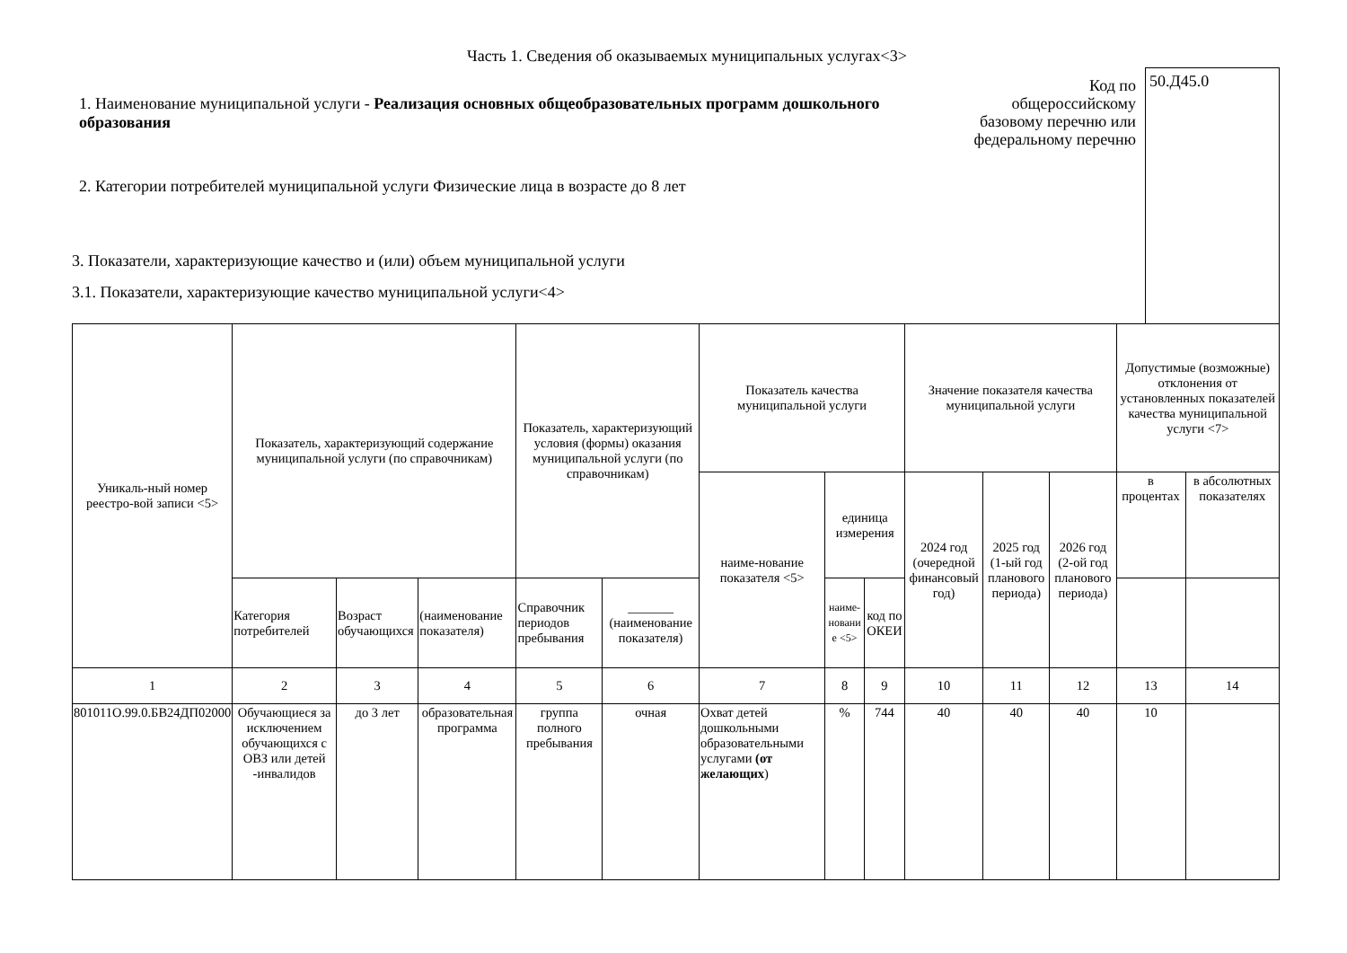Часть 1. Сведения об оказываемых муниципальных услугах<3>
1. Наименование муниципальной услуги - Реализация основных общеобразовательных программ дошкольного образования
2. Категории потребителей муниципальной услуги Физические лица в возрасте до 8 лет
3. Показатели, характеризующие качество и (или) объем муниципальной услуги
3.1. Показатели, характеризующие качество муниципальной услуги<4>
Код по общероссийскому базовому перечню или федеральному перечню
50.Д45.0
| Уникаль-ный номер реестро-вой записи <5> | Показатель, характеризующий содержание муниципальной услуги (по справочникам) | | | Показатель, характеризующий условия (формы) оказания муниципальной услуги (по справочникам) | | Показатель качества муниципальной услуги | | | Значение показателя качества муниципальной услуги | | | Допустимые (возможные) отклонения от установленных показателей качества муниципальной услуги <7> | |
| --- | --- | --- | --- | --- | --- | --- | --- | --- | --- | --- | --- | --- | --- |
| | | | | | | наиме-нование показателя <5> | единица измерения | | 2024 год (очередной финансовый год) | 2025 год (1-ый год планового периода) | 2026 год (2-ой год планового периода) | в процентах | в абсолютных показателях |
| | Категория потребителей | Возраст обучающихся | (наименование показателя) | Справочник периодов пребывания | _______ (наименование показателя) | | наиме-новани е <5> | код по ОКЕИ | | | | | |
| 1 | 2 | 3 | 4 | 5 | 6 | 7 | 8 | 9 | 10 | 11 | 12 | 13 | 14 |
| 801011О.99.0.БВ24ДП02000 | Обучающиеся за исключением обучающихся с ОВЗ или детей -инвалидов | до 3 лет | образовательная программа | группа полного пребывания | очная | Охват детей дошкольными образовательными услугами (от желающих ) | % | 744 | 40 | 40 | 40 | 10 | |